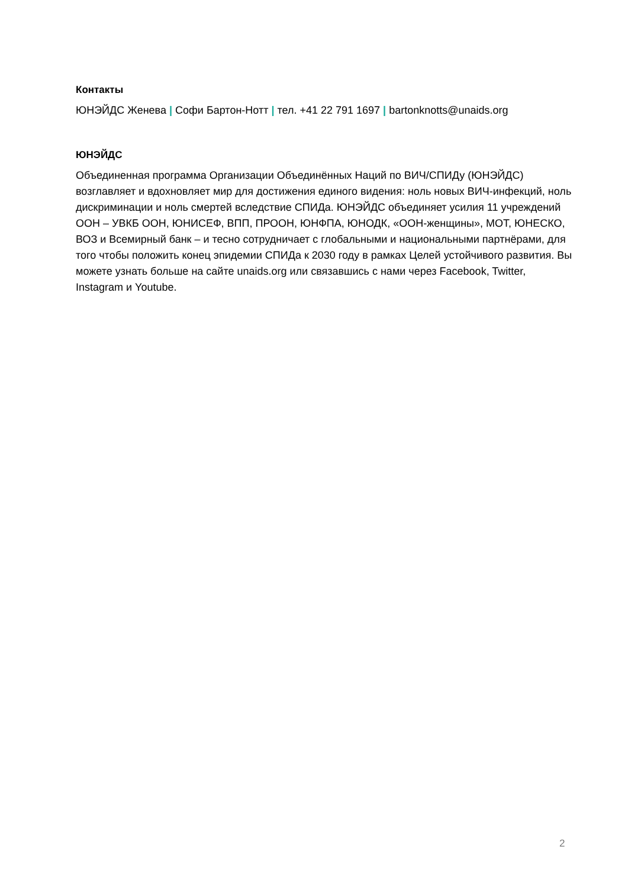Контакты
ЮНЭЙДС Женева | Софи Бартон-Нотт | тел. +41 22 791 1697 | bartonknotts@unaids.org
ЮНЭЙДС
Объединенная программа Организации Объединённых Наций по ВИЧ/СПИДу (ЮНЭЙДС) возглавляет и вдохновляет мир для достижения единого видения: ноль новых ВИЧ-инфекций, ноль дискриминации и ноль смертей вследствие СПИДа. ЮНЭЙДС объединяет усилия 11 учреждений ООН – УВКБ ООН, ЮНИСЕФ, ВПП, ПРООН, ЮНФПА, ЮНОДК, «ООН-женщины», МОТ, ЮНЕСКО, ВОЗ и Всемирный банк – и тесно сотрудничает с глобальными и национальными партнёрами, для того чтобы положить конец эпидемии СПИДа к 2030 году в рамках Целей устойчивого развития. Вы можете узнать больше на сайте unaids.org или связавшись с нами через Facebook, Twitter, Instagram и Youtube.
2